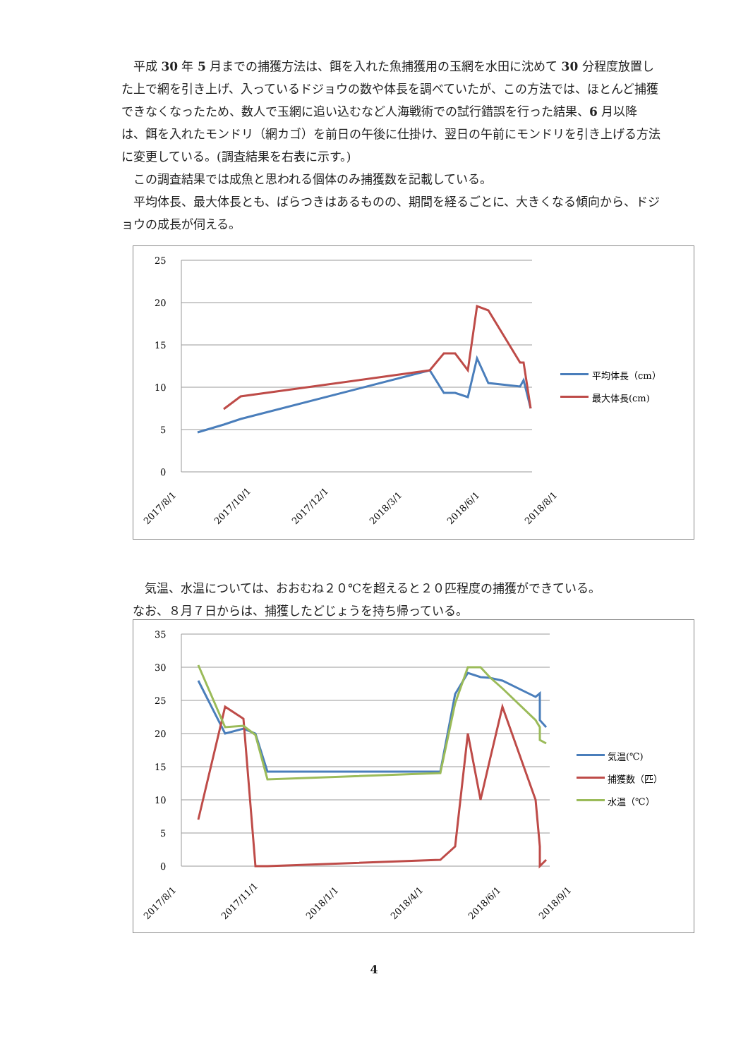平成 30 年 5 月までの捕獲方法は、餌を入れた魚捕獲用の玉網を水田に沈めて 30 分程度放置した上で網を引き上げ、入っているドジョウの数や体長を調べていたが、この方法では、ほとんど捕獲できなくなったため、数人で玉網に追い込むなど人海戦術での試行錯誤を行った結果、6 月以降は、餌を入れたモンドリ（網カゴ）を前日の午後に仕掛け、翌日の午前にモンドリを引き上げる方法に変更している。(調査結果を右表に示す。)
　この調査結果では成魚と思われる個体のみ捕獲数を記載している。
　平均体長、最大体長とも、ばらつきはあるものの、期間を経るごとに、大きくなる傾向から、ドジョウの成長が伺える。
25
20
15
10
5
0
平均体長（cm）
最大体長(cm)
2017/8/1
2017/10/1
2017/12/1
2018/3/1
2018/6/1
2018/8/1
　気温、水温については、おおむね２０℃を超えると２０匹程度の捕獲ができている。
なお、８月７日からは、捕獲したどじょうを持ち帰っている。
35
30
25
20
15
10
5
0
気温(℃)
捕獲数（匹）
水温（℃）
2017/8/1
2017/11/1
2018/1/1
2018/4/1
2018/6/1
2018/9/1
4